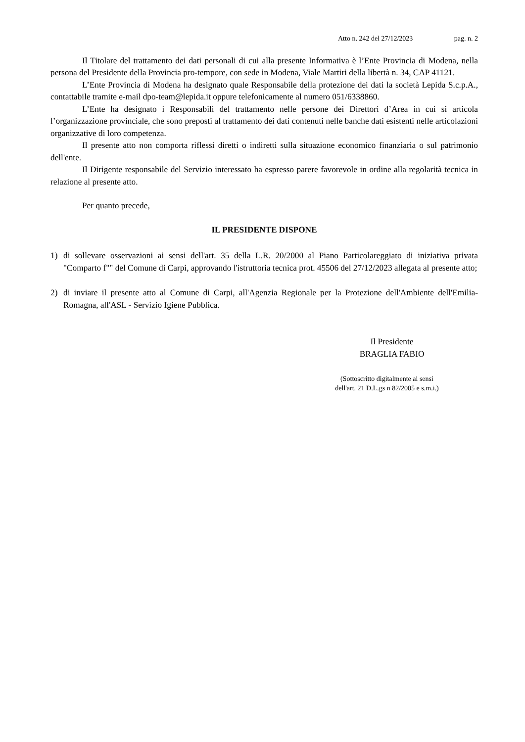Atto n. 242 del 27/12/2023 pag. n. 2
Il Titolare del trattamento dei dati personali di cui alla presente Informativa è l’Ente Provincia di Modena, nella persona del Presidente della Provincia pro-tempore, con sede in Modena, Viale Martiri della libertà n. 34, CAP 41121.
L’Ente Provincia di Modena ha designato quale Responsabile della protezione dei dati la società Lepida S.c.p.A., contattabile tramite e-mail dpo-team@lepida.it oppure telefonicamente al numero 051/6338860.
L’Ente ha designato i Responsabili del trattamento nelle persone dei Direttori d’Area in cui si articola l’organizzazione provinciale, che sono preposti al trattamento dei dati contenuti nelle banche dati esistenti nelle articolazioni organizzative di loro competenza.
Il presente atto non comporta riflessi diretti o indiretti sulla situazione economico finanziaria o sul patrimonio dell'ente.
Il Dirigente responsabile del Servizio interessato ha espresso parere favorevole in ordine alla regolarità tecnica in relazione al presente atto.
Per quanto precede,
IL PRESIDENTE DISPONE
1) di sollevare osservazioni ai sensi dell'art. 35 della L.R. 20/2000 al Piano Particolareggiato di iniziativa privata "Comparto f"" del Comune di Carpi, approvando l'istruttoria tecnica prot. 45506 del 27/12/2023 allegata al presente atto;
2) di inviare il presente atto al Comune di Carpi, all'Agenzia Regionale per la Protezione dell'Ambiente dell'Emilia-Romagna, all'ASL - Servizio Igiene Pubblica.
Il Presidente
BRAGLIA FABIO
(Sottoscritto digitalmente ai sensi
dell'art. 21 D.L.gs n 82/2005 e s.m.i.)